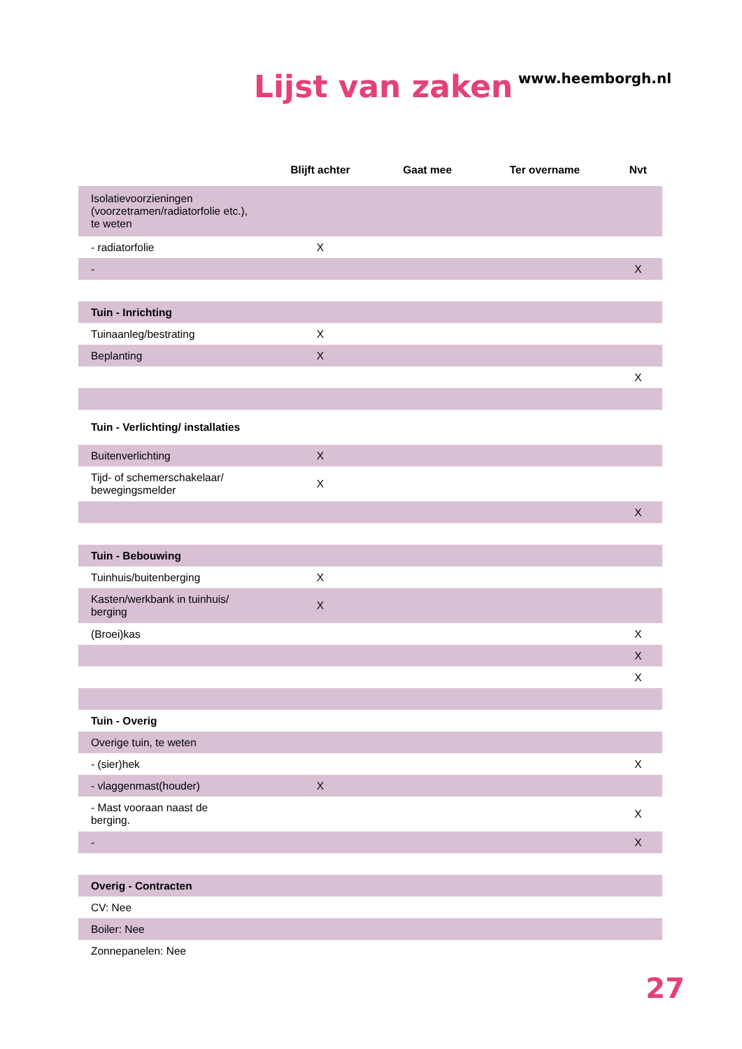Lijst van zaken www.heemborgh.nl
| | Blijft achter | Gaat mee | Ter overname | Nvt |
| --- | --- | --- | --- | --- |
| Isolatievoorzieningen (voorzetramen/radiatorfolie etc.), te weten | | | | |
| - radiatorfolie | X | | | |
| - | | | | X |
| Tuin - Inrichting | | | | |
| Tuinaanleg/bestrating | X | | | |
| Beplanting | X | | | |
| | | | | X |
| Tuin - Verlichting/ installaties | | | | |
| Buitenverlichting | X | | | |
| Tijd- of schemerschakelaar/ bewegingsmelder | X | | | |
| | | | | X |
| Tuin - Bebouwing | | | | |
| Tuinhuis/buitenberging | X | | | |
| Kasten/werkbank in tuinhuis/ berging | X | | | |
| (Broei)kas | | | | X |
| | | | | X |
| | | | | X |
| Tuin - Overig | | | | |
| Overige tuin, te weten | | | | |
| - (sier)hek | | | | X |
| - vlaggenmast(houder) | X | | | |
| - Mast vooraan naast de berging. | | | | X |
| - | | | | X |
| Overig - Contracten | | | | |
| CV: Nee | | | | |
| Boiler: Nee | | | | |
| Zonnepanelen: Nee | | | | |
27